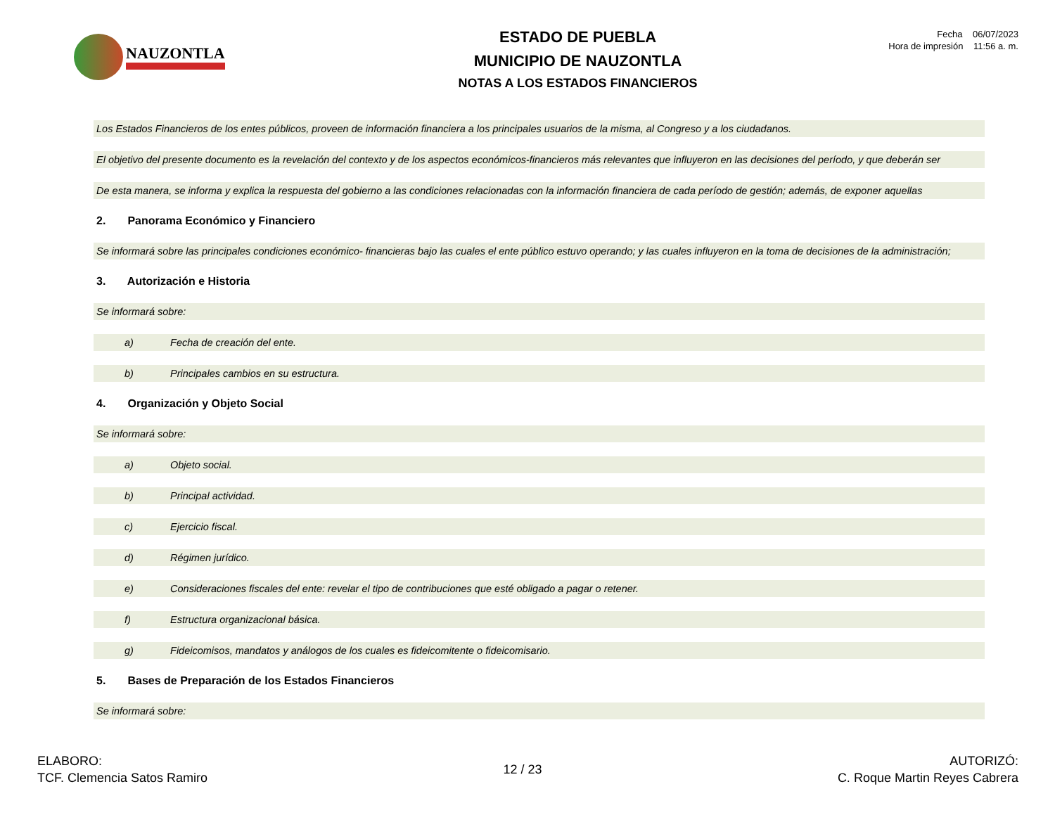NAUZONTLA
ESTADO DE PUEBLA
MUNICIPIO DE NAUZONTLA
NOTAS A LOS ESTADOS FINANCIEROS
Fecha 06/07/2023
Hora de impresión 11:56 a. m.
Los Estados Financieros de los entes públicos, proveen de información financiera a los principales usuarios de la misma, al Congreso y a los ciudadanos.
El objetivo del presente documento es la revelación del contexto y de los aspectos económicos-financieros más relevantes que influyeron en las decisiones del período, y que deberán ser
De esta manera, se informa y explica la respuesta del gobierno a las condiciones relacionadas con la información financiera de cada período de gestión; además, de exponer aquellas
2. Panorama Económico y Financiero
Se informará sobre las principales condiciones económico- financieras bajo las cuales el ente público estuvo operando; y las cuales influyeron en la toma de decisiones de la administración;
3. Autorización e Historia
Se informará sobre:
a) Fecha de creación del ente.
b) Principales cambios en su estructura.
4. Organización y Objeto Social
Se informará sobre:
a) Objeto social.
b) Principal actividad.
c) Ejercicio fiscal.
d) Régimen jurídico.
e) Consideraciones fiscales del ente: revelar el tipo de contribuciones que esté obligado a pagar o retener.
f) Estructura organizacional básica.
g) Fideicomisos, mandatos y análogos de los cuales es fideicomitente o fideicomisario.
5. Bases de Preparación de los Estados Financieros
Se informará sobre:
ELABORO:
TCF. Clemencia Satos Ramiro
12 / 23
AUTORIZÓ:
C. Roque Martin Reyes Cabrera